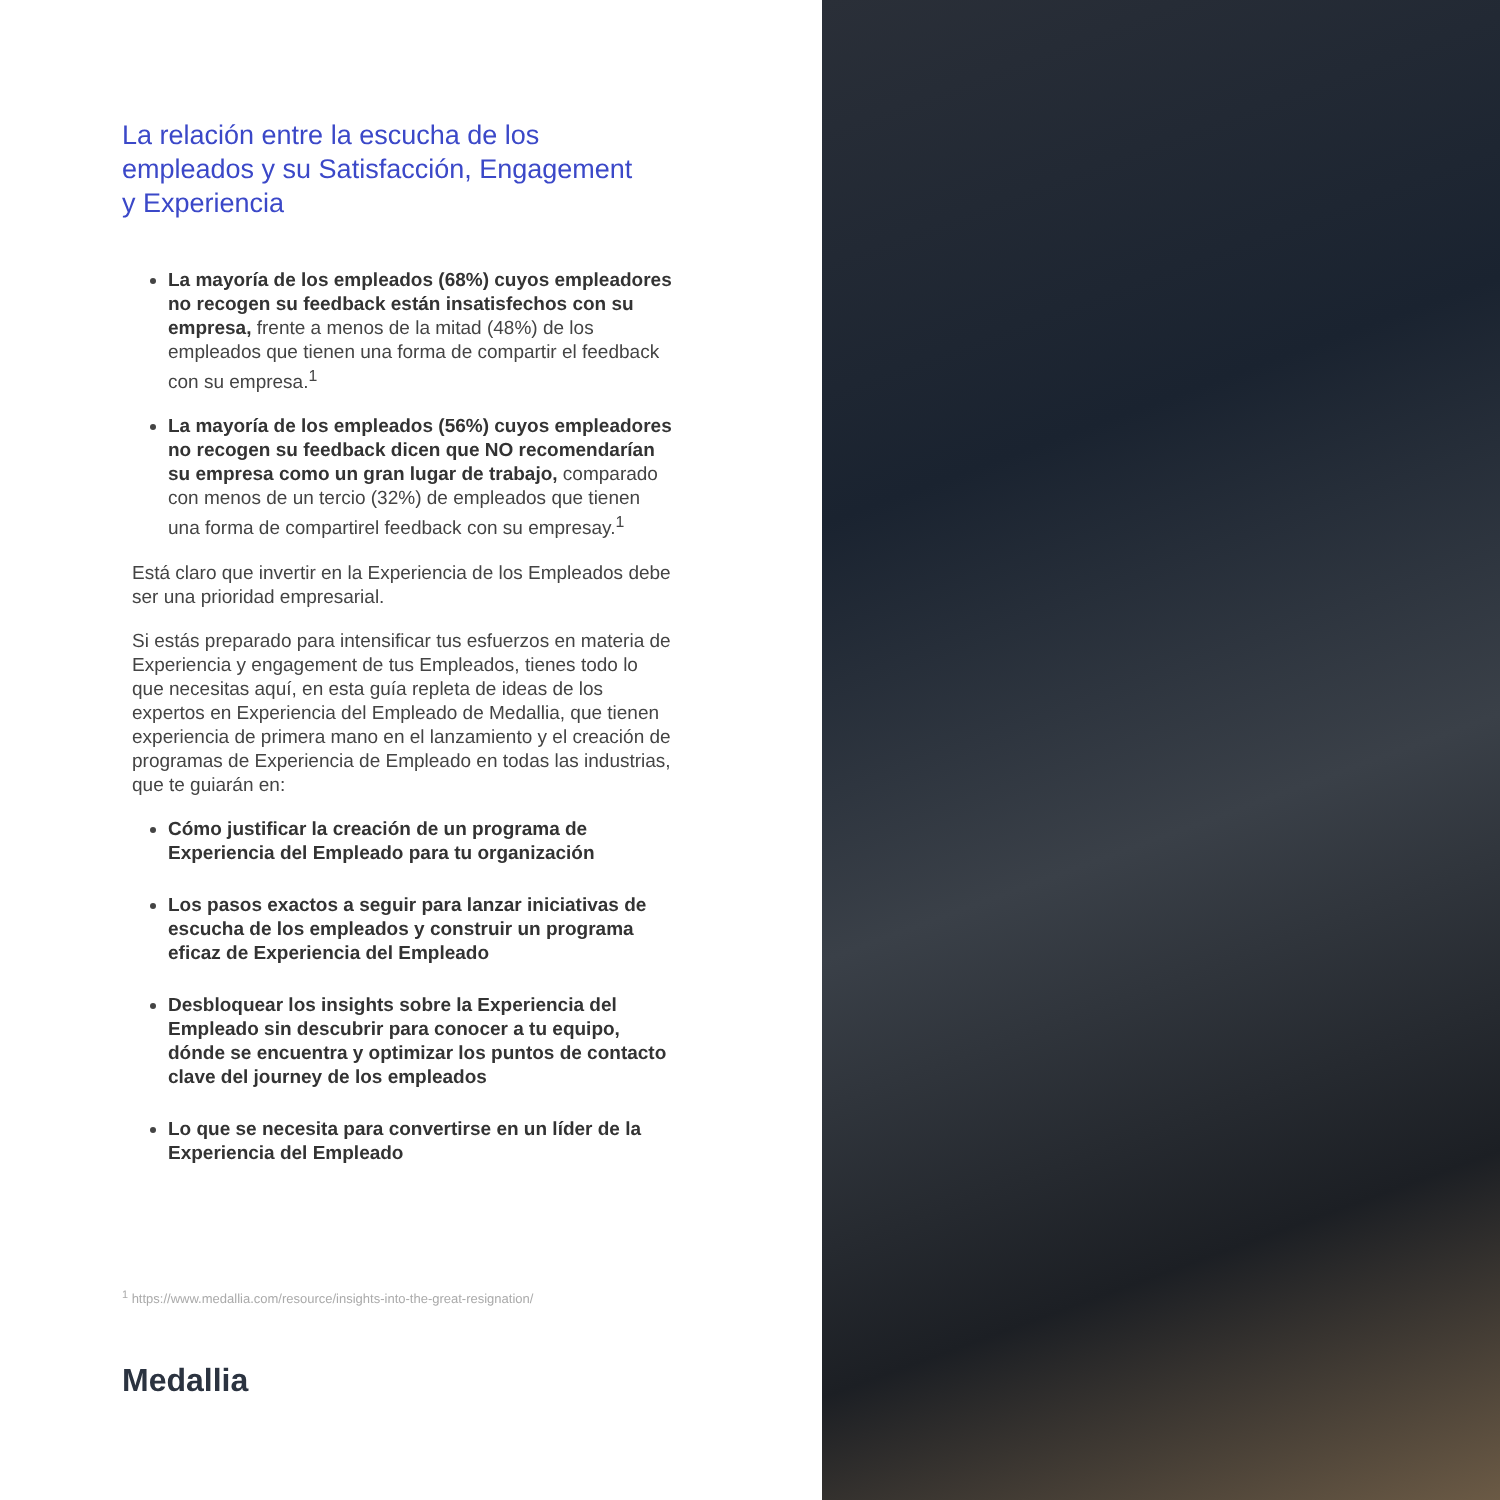La relación entre la escucha de los empleados y su Satisfacción, Engagement y Experiencia
La mayoría de los empleados (68%) cuyos empleadores no recogen su feedback están insatisfechos con su empresa, frente a menos de la mitad (48%) de los empleados que tienen una forma de compartir el feedback con su empresa.<sup>1</sup>
La mayoría de los empleados (56%) cuyos empleadores no recogen su feedback dicen que NO recomendarían su empresa como un gran lugar de trabajo, comparado con menos de un tercio (32%) de empleados que tienen una forma de compartirel feedback con su empresay.<sup>1</sup>
Está claro que invertir en la Experiencia de los Empleados debe ser una prioridad empresarial.
Si estás preparado para intensificar tus esfuerzos en materia de Experiencia y engagement de tus Empleados, tienes todo lo que necesitas aquí, en esta guía repleta de ideas de los expertos en Experiencia del Empleado de Medallia, que tienen experiencia de primera mano en el lanzamiento y el creación de programas de Experiencia de Empleado en todas las industrias, que te guiarán en:
Cómo justificar la creación de un programa de Experiencia del Empleado para tu organización
Los pasos exactos a seguir para lanzar iniciativas de escucha de los empleados y construir un programa eficaz de Experiencia del Empleado
Desbloquear los insights sobre la Experiencia del Empleado sin descubrir para conocer a tu equipo, dónde se encuentra y optimizar los puntos de contacto clave del journey de los empleados
Lo que se necesita para convertirse en un líder de la Experiencia del Empleado
<sup>1</sup> https://www.medallia.com/resource/insights-into-the-great-resignation/
Medallia